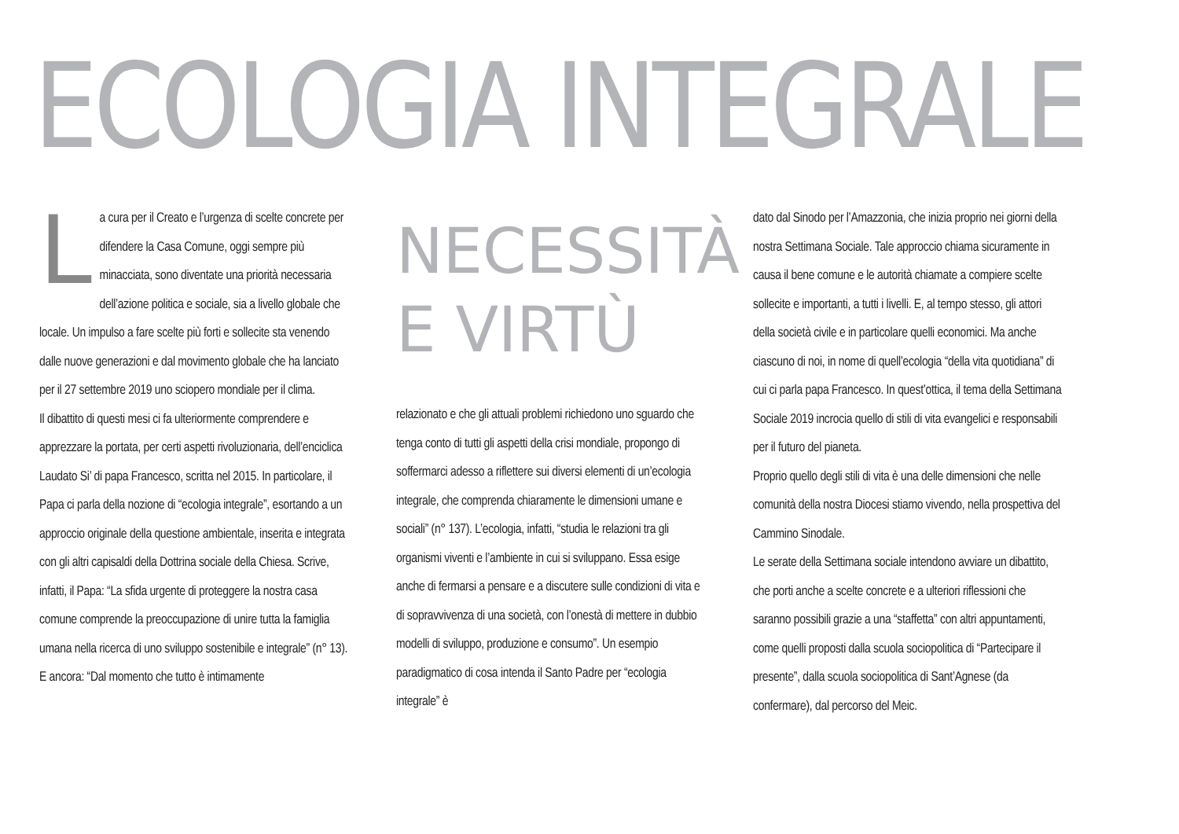ECOLOGIA INTEGRALE
La cura per il Creato e l’urgenza di scelte concrete per difendere la Casa Comune, oggi sempre più minacciata, sono diventate una priorità necessaria dell’azione politica e sociale, sia a livello globale che locale. Un impulso a fare scelte più forti e sollecite sta venendo dalle nuove generazioni e dal movimento globale che ha lanciato per il 27 settembre 2019 uno sciopero mondiale per il clima.
Il dibattito di questi mesi ci fa ulteriormente comprendere e apprezzare la portata, per certi aspetti rivoluzionaria, dell’enciclica Laudato Si’ di papa Francesco, scritta nel 2015. In particolare, il Papa ci parla della nozione di “ecologia integrale”, esortando a un approccio originale della questione ambientale, inserita e integrata con gli altri capisaldi della Dottrina sociale della Chiesa. Scrive, infatti, il Papa: “La sfida urgente di proteggere la nostra casa comune comprende la preoccupazione di unire tutta la famiglia umana nella ricerca di uno sviluppo sostenibile e integrale” (n° 13). E ancora: “Dal momento che tutto è intimamente
NECESSITÀ
E VIRTÙ
relazionato e che gli attuali problemi richiedono uno sguardo che tenga conto di tutti gli aspetti della crisi mondiale, propongo di soffermarci adesso a riflettere sui diversi elementi di un’ecologia integrale, che comprenda chiaramente le dimensioni umane e sociali” (n° 137). L’ecologia, infatti, “studia le relazioni tra gli organismi viventi e l’ambiente in cui si sviluppano. Essa esige anche di fermarsi a pensare e a discutere sulle condizioni di vita e di sopravvivenza di una società, con l’onestà di mettere in dubbio modelli di sviluppo, produzione e consumo”. Un esempio paradigmatico di cosa intenda il Santo Padre per “ecologia integrale” è
dato dal Sinodo per l’Amazzonia, che inizia proprio nei giorni della nostra Settimana Sociale. Tale approccio chiama sicuramente in causa il bene comune e le autorità chiamate a compiere scelte sollecite e importanti, a tutti i livelli. E, al tempo stesso, gli attori della società civile e in particolare quelli economici. Ma anche ciascuno di noi, in nome di quell’ecologia “della vita quotidiana” di cui ci parla papa Francesco. In quest’ottica, il tema della Settimana Sociale 2019 incrocia quello di stili di vita evangelici e responsabili per il futuro del pianeta.
Proprio quello degli stili di vita è una delle dimensioni che nelle comunità della nostra Diocesi stiamo vivendo, nella prospettiva del Cammino Sinodale.
Le serate della Settimana sociale intendono avviare un dibattito, che porti anche a scelte concrete e a ulteriori riflessioni che saranno possibili grazie a una “staffetta” con altri appuntamenti, come quelli proposti dalla scuola sociopolitica di “Partecipare il presente”, dalla scuola sociopolitica di Sant’Agnese (da confermare), dal percorso del Meic.